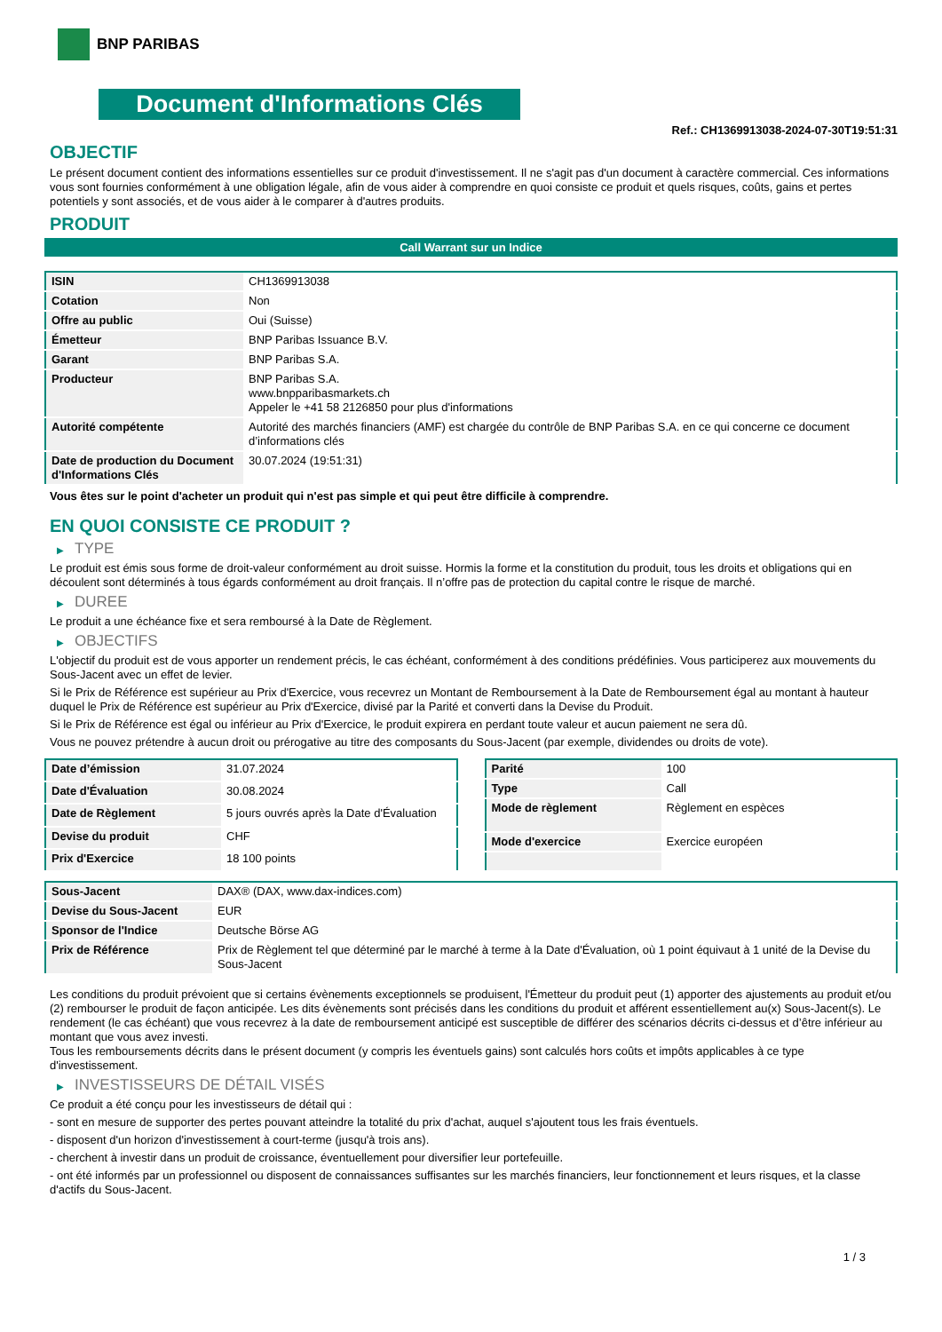BNP PARIBAS
Document d'Informations Clés
Ref.: CH1369913038-2024-07-30T19:51:31
OBJECTIF
Le présent document contient des informations essentielles sur ce produit d'investissement. Il ne s'agit pas d'un document à caractère commercial. Ces informations vous sont fournies conformément à une obligation légale, afin de vous aider à comprendre en quoi consiste ce produit et quels risques, coûts, gains et pertes potentiels y sont associés, et de vous aider à le comparer à d'autres produits.
PRODUIT
Call Warrant sur un Indice
| ISIN | CH1369913038 |
| Cotation | Non |
| Offre au public | Oui (Suisse) |
| Émetteur | BNP Paribas Issuance B.V. |
| Garant | BNP Paribas S.A. |
| Producteur | BNP Paribas S.A. www.bnpparibasmarkets.ch Appeler le +41 58 2126850 pour plus d'informations |
| Autorité compétente | Autorité des marchés financiers (AMF) est chargée du contrôle de BNP Paribas S.A. en ce qui concerne ce document d’informations clés |
| Date de production du Document d'Informations Clés | 30.07.2024 (19:51:31) |
Vous êtes sur le point d'acheter un produit qui n'est pas simple et qui peut être difficile à comprendre.
EN QUOI CONSISTE CE PRODUIT ?
▶ TYPE
Le produit est émis sous forme de droit-valeur conformément au droit suisse. Hormis la forme et la constitution du produit, tous les droits et obligations qui en découlent sont déterminés à tous égards conformément au droit français. Il n’offre pas de protection du capital contre le risque de marché.
▶ DUREE
Le produit a une échéance fixe et sera remboursé à la Date de Règlement.
▶ OBJECTIFS
L'objectif du produit est de vous apporter un rendement précis, le cas échéant, conformément à des conditions prédéfinies. Vous participerez aux mouvements du Sous-Jacent avec un effet de levier.
Si le Prix de Référence est supérieur au Prix d'Exercice, vous recevrez un Montant de Remboursement à la Date de Remboursement égal au montant à hauteur duquel le Prix de Référence est supérieur au Prix d'Exercice, divisé par la Parité et converti dans la Devise du Produit.
Si le Prix de Référence est égal ou inférieur au Prix d'Exercice, le produit expirera en perdant toute valeur et aucun paiement ne sera dû.
Vous ne pouvez prétendre à aucun droit ou prérogative au titre des composants du Sous-Jacent (par exemple, dividendes ou droits de vote).
| Date d’émission | 31.07.2024 |
| Date d'Évaluation | 30.08.2024 |
| Date de Règlement | 5 jours ouvrés après la Date d'Évaluation |
| Devise du produit | CHF |
| Prix d'Exercice | 18 100 points |
| Parité | 100 |
| Type | Call |
| Mode de règlement | Règlement en espèces |
| Mode d'exercice | Exercice européen |
| Sous-Jacent | DAX® (DAX, www.dax-indices.com) |
| Devise du Sous-Jacent | EUR |
| Sponsor de l'Indice | Deutsche Börse AG |
| Prix de Référence | Prix de Règlement tel que déterminé par le marché à terme à la Date d'Évaluation, où 1 point équivaut à 1 unité de la Devise du Sous-Jacent |
Les conditions du produit prévoient que si certains évènements exceptionnels se produisent, l'Émetteur du produit peut (1) apporter des ajustements au produit et/ou (2) rembourser le produit de façon anticipée. Les dits évènements sont précisés dans les conditions du produit et afférent essentiellement au(x) Sous-Jacent(s). Le rendement (le cas échéant) que vous recevrez à la date de remboursement anticipé est susceptible de différer des scénarios décrits ci-dessus et d’être inférieur au montant que vous avez investi.
Tous les remboursements décrits dans le présent document (y compris les éventuels gains) sont calculés hors coûts et impôts applicables à ce type d'investissement.
▶ INVESTISSEURS DE DÉTAIL VISÉS
Ce produit a été conçu pour les investisseurs de détail qui :
- sont en mesure de supporter des pertes pouvant atteindre la totalité du prix d'achat, auquel s'ajoutent tous les frais éventuels.
- disposent d'un horizon d'investissement à court-terme (jusqu'à trois ans).
- cherchent à investir dans un produit de croissance, éventuellement pour diversifier leur portefeuille.
- ont été informés par un professionnel ou disposent de connaissances suffisantes sur les marchés financiers, leur fonctionnement et leurs risques, et la classe d'actifs du Sous-Jacent.
1 / 3